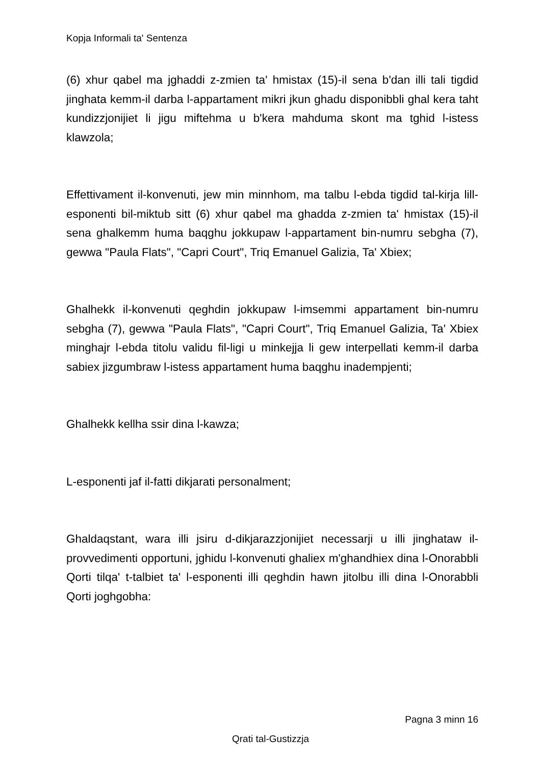Kopja Informali ta' Sentenza
(6) xhur qabel ma jghaddi z-zmien ta' hmistax (15)-il sena b'dan illi tali tigdid jinghata kemm-il darba l-appartament mikri jkun ghadu disponibbli ghal kera taht kundizzjonijiet li jigu miftehma u b'kera mahduma skont ma tghid l-istess klawzola;
Effettivament il-konvenuti, jew min minnhom, ma talbu l-ebda tigdid tal-kirja lill-esponenti bil-miktub sitt (6) xhur qabel ma ghadda z-zmien ta' hmistax (15)-il sena ghalkemm huma baqghu jokkupaw l-appartament bin-numru sebgha (7), gewwa "Paula Flats", "Capri Court", Triq Emanuel Galizia, Ta' Xbiex;
Ghalhekk il-konvenuti qeghdin jokkupaw l-imsemmi appartament bin-numru sebgha (7), gewwa "Paula Flats", "Capri Court", Triq Emanuel Galizia, Ta' Xbiex minghajr l-ebda titolu validu fil-ligi u minkejja li gew interpellati kemm-il darba sabiex jizgumbraw l-istess appartament huma baqghu inadempjenti;
Ghalhekk kellha ssir dina l-kawza;
L-esponenti jaf il-fatti dikjarati personalment;
Ghaldaqstant, wara illi jsiru d-dikjarazzjonijiet necessarji u illi jinghataw il-provvedimenti opportuni, jghidu l-konvenuti ghaliex m'ghandhiex dina l-Onorabbli Qorti tilqa' t-talbiet ta' l-esponenti illi qeghdin hawn jitolbu illi dina l-Onorabbli Qorti joghgobha:
Pagna 3 minn 16
Qrati tal-Gustizzja